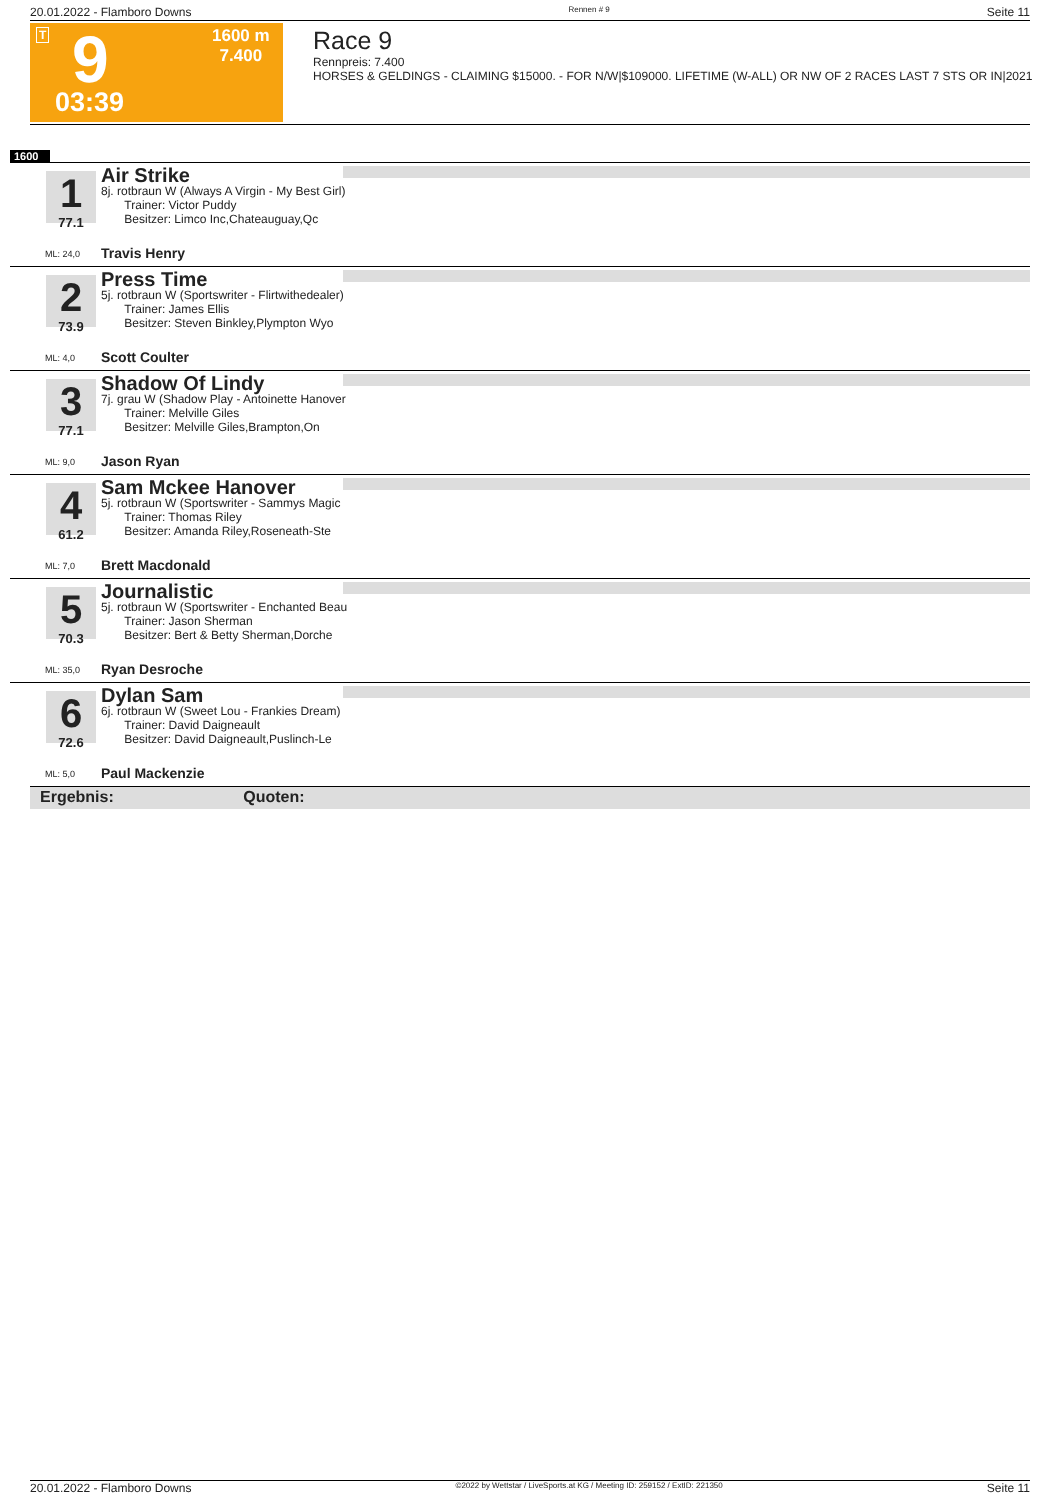20.01.2022 - Flamboro Downs Rennen # 9 Seite 11
T
1600 m
7.400
9
03:39
Race 9
Rennpreis: 7.400
HORSES & GELDINGS - CLAIMING $15000. - FOR N/W|$109000. LIFETIME (W-ALL) OR NW OF 2 RACES LAST 7 STS OR IN|2021
1600
1
77.1
Air Strike
8j. rotbraun W (Always A Virgin - My Best Girl)
Trainer: Victor Puddy
Besitzer: Limco Inc,Chateauguay,Qc
ML: 24,0 Travis Henry
2
73.9
Press Time
5j. rotbraun W (Sportswriter - Flirtwithedealer)
Trainer: James Ellis
Besitzer: Steven Binkley,Plympton Wyo
ML: 4,0 Scott Coulter
3
77.1
Shadow Of Lindy
7j. grau W (Shadow Play - Antoinette Hanover
Trainer: Melville Giles
Besitzer: Melville Giles,Brampton,On
ML: 9,0 Jason Ryan
4
61.2
Sam Mckee Hanover
5j. rotbraun W (Sportswriter - Sammys Magic
Trainer: Thomas Riley
Besitzer: Amanda Riley,Roseneath-Ste
ML: 7,0 Brett Macdonald
5
70.3
Journalistic
5j. rotbraun W (Sportswriter - Enchanted Beau
Trainer: Jason Sherman
Besitzer: Bert & Betty Sherman,Dorche
ML: 35,0 Ryan Desroche
6
72.6
Dylan Sam
6j. rotbraun W (Sweet Lou - Frankies Dream)
Trainer: David Daigneault
Besitzer: David Daigneault,Puslinch-Le
ML: 5,0 Paul Mackenzie
Ergebnis: Quoten:
20.01.2022 - Flamboro Downs ©2022 by Wettstar / LiveSports.at KG / Meeting ID: 259152 / ExtID: 221350 Seite 11